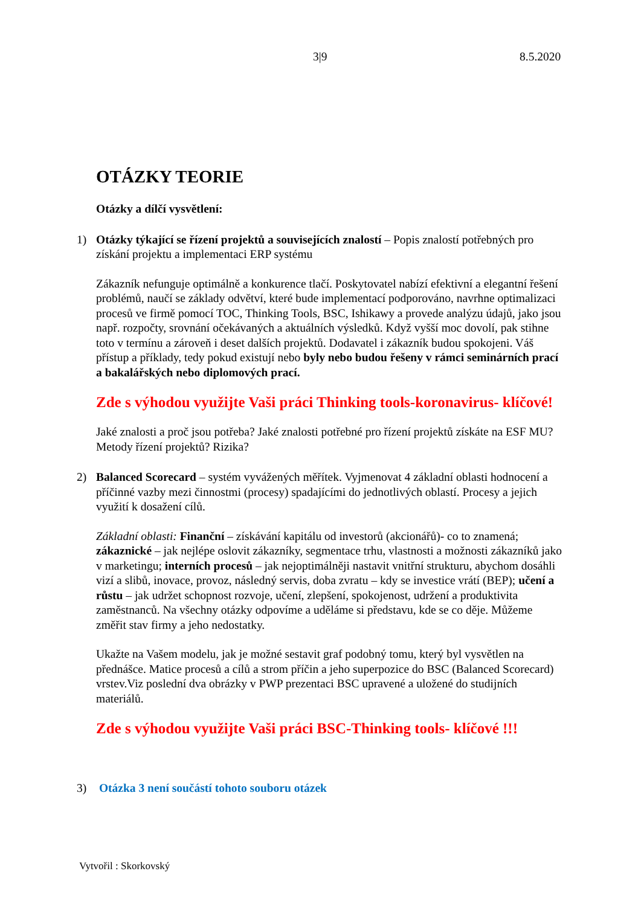3|9 8.5.2020
OTÁZKY TEORIE
Otázky a dílčí vysvětlení:
1) Otázky týkající se řízení projektů a souvisejících znalostí – Popis znalostí potřebných pro získání projektu a implementaci ERP systému
Zákazník nefunguje optimálně a konkurence tlačí. Poskytovatel nabízí efektivní a elegantní řešení problémů, naučí se základy odvětví, které bude implementací podporováno, navrhne optimalizaci procesů ve firmě pomocí TOC, Thinking Tools, BSC, Ishikawy a provede analýzu údajů, jako jsou např. rozpočty, srovnání očekávaných a aktuálních výsledků. Když vyšší moc dovolí, pak stihne toto v termínu a zároveň i deset dalších projektů. Dodavatel i zákazník budou spokojeni. Váš přístup a příklady, tedy pokud existují nebo byly nebo budou řešeny v rámci seminárních prací a bakalářských nebo diplomových prací.
Zde s výhodou využijte Vaši práci Thinking tools-koronavirus- klíčové!
Jaké znalosti a proč jsou potřeba? Jaké znalosti potřebné pro řízení projektů získáte na ESF MU? Metody řízení projektů? Rizika?
2) Balanced Scorecard – systém vyvážených měřítek. Vyjmenovat 4 základní oblasti hodnocení a příčinné vazby mezi činnostmi (procesy) spadajícími do jednotlivých oblastí. Procesy a jejich využití k dosažení cílů.
Základní oblasti: Finanční – získávání kapitálu od investorů (akcionářů)- co to znamená; zákaznické – jak nejlépe oslovit zákazníky, segmentace trhu, vlastnosti a možnosti zákazníků jako v marketingu; interních procesů – jak nejoptimálněji nastavit vnitřní strukturu, abychom dosáhli vizí a slibů, inovace, provoz, následný servis, doba zvratu – kdy se investice vrátí (BEP); učení a růstu – jak udržet schopnost rozvoje, učení, zlepšení, spokojenost, udržení a produktivita zaměstnanců. Na všechny otázky odpovíme a uděláme si představu, kde se co děje. Můžeme změřit stav firmy a jeho nedostatky.
Ukažte na Vašem modelu, jak je možné sestavit graf podobný tomu, který byl vysvětlen na přednášce. Matice procesů a cílů a strom příčin a jeho superpozice do BSC (Balanced Scorecard) vrstev.Viz poslední dva obrázky v PWP prezentaci BSC upravené a uložené do studijních materiálů.
Zde s výhodou využijte Vaši práci BSC-Thinking tools- klíčové !!!
3) Otázka 3 není součástí tohoto souboru otázek
Vytvořil : Skorkovský